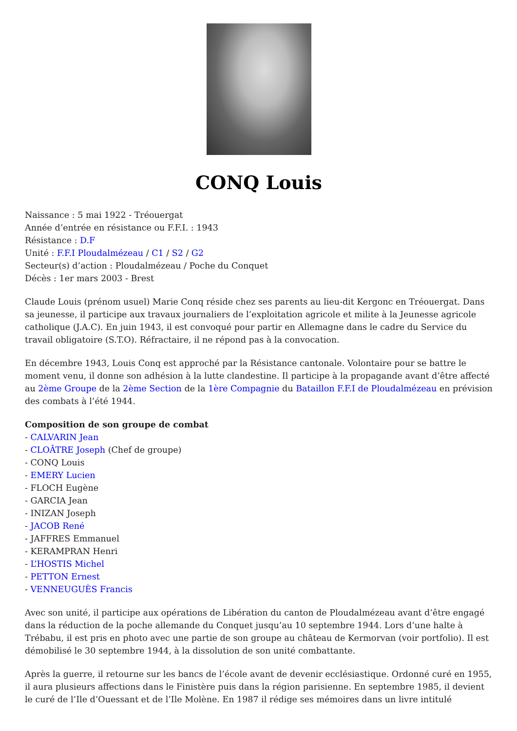CONQ Louis
Naissance : 5 mai 1922 - Tréouergat
Année d’entrée en résistance ou F.F.I. : 1943
Résistance : D.F
Unité : F.F.I Ploudalmézeau / C1 / S2 / G2
Secteur(s) d’action : Ploudalmézeau / Poche du Conquet
Décès : 1er mars 2003 - Brest
Claude Louis (prénom usuel) Marie Conq réside chez ses parents au lieu-dit Kergonc en Tréouergat. Dans sa jeunesse, il participe aux travaux journaliers de l’exploitation agricole et milite à la Jeunesse agricole catholique (J.A.C). En juin 1943, il est convoqué pour partir en Allemagne dans le cadre du Service du travail obligatoire (S.T.O). Réfractaire, il ne répond pas à la convocation.
En décembre 1943, Louis Conq est approché par la Résistance cantonale. Volontaire pour se battre le moment venu, il donne son adhésion à la lutte clandestine. Il participe à la propagande avant d’être affecté au 2ème Groupe de la 2ème Section de la 1ère Compagnie du Bataillon F.F.I de Ploudalmézeau en prévision des combats à l’été 1944.
Composition de son groupe de combat
- CALVARIN Jean
- CLOÂTRE Joseph (Chef de groupe)
- CONQ Louis
- EMERY Lucien
- FLOCH Eugène
- GARCIA Jean
- INIZAN Joseph
- JACOB René
- JAFFRES Emmanuel
- KERAMPRAN Henri
- L’HOSTIS Michel
- PETTON Ernest
- VENNEUGUÈS Francis
Avec son unité, il participe aux opérations de Libération du canton de Ploudalmézeau avant d’être engagé dans la réduction de la poche allemande du Conquet jusqu’au 10 septembre 1944. Lors d’une halte à Trébabu, il est pris en photo avec une partie de son groupe au château de Kermorvan (voir portfolio). Il est démobilisé le 30 septembre 1944, à la dissolution de son unité combattante.
Après la guerre, il retourne sur les bancs de l’école avant de devenir ecclésiastique. Ordonné curé en 1955, il aura plusieurs affections dans le Finistère puis dans la région parisienne. En septembre 1985, il devient le curé de l’Ile d’Ouessant et de l’Ile Molène. En 1987 il rédige ses mémoires dans un livre intitulé